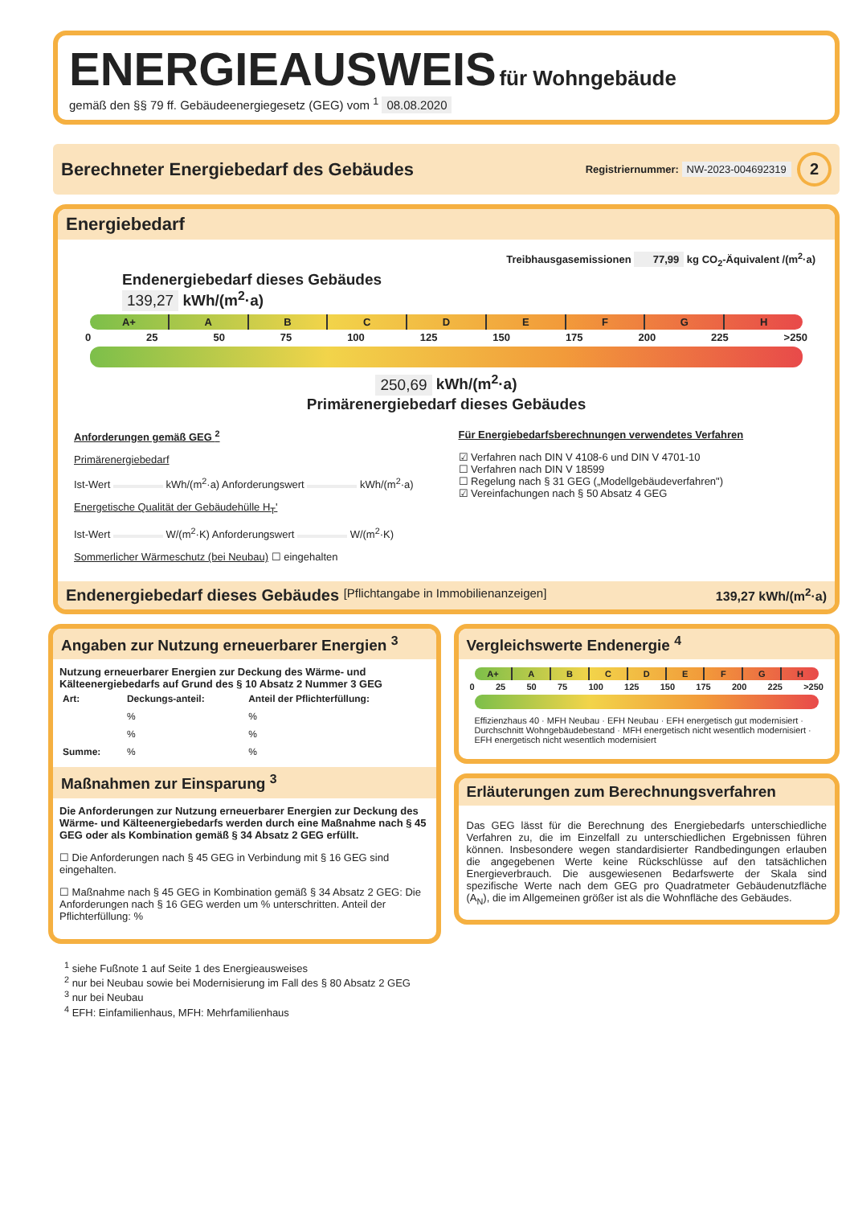ENERGIEAUSWEIS für Wohngebäude
gemäß den §§ 79 ff. Gebäudeenergiegesetz (GEG) vom <sup>1</sup> 08.08.2020
Berechneter Energiebedarf des Gebäudes Registriernummer: NW-2023-004692319 2
Energiebedarf
Treibhausgasemissionen 77,99 kg CO<sub>2</sub>-Äquivalent /(m<sup>2</sup>·a)
Endenergiebedarf dieses Gebäudes
139,27 kWh/(m<sup>2</sup>·a)
A+ ABCDEFGH
0 25 50 75 100 125 150 175 200 225 >250
250,69 kWh/(m<sup>2</sup>·a)
Primärenergiebedarf dieses Gebäudes
Anforderungen gemäß GEG <sup>2</sup>
Primärenergiebedarf
Ist-Wert kWh/(m<sup>2</sup>·a) Anforderungswert kWh/(m<sup>2</sup>·a)
Energetische Qualität der Gebäudehülle H<sub>T</sub>'
Ist-Wert W/(m<sup>2</sup>·K) Anforderungswert W/(m<sup>2</sup>·K)
Sommerlicher Wärmeschutz (bei Neubau) ☐ eingehalten
Für Energiebedarfsberechnungen verwendetes Verfahren
☑ Verfahren nach DIN V 4108-6 und DIN V 4701-10
☐ Verfahren nach DIN V 18599
☐ Regelung nach § 31 GEG („Modellgebäudeverfahren")
☑ Vereinfachungen nach § 50 Absatz 4 GEG
Endenergiebedarf dieses Gebäudes [Pflichtangabe in Immobilienanzeigen] 139,27 kWh/(m<sup>2</sup>·a)
Angaben zur Nutzung erneuerbarer Energien <sup>3</sup>
Nutzung erneuerbarer Energien zur Deckung des Wärme- und Kälteenergiebedarfs auf Grund des § 10 Absatz 2 Nummer 3 GEG
| Art: | Deckungs-anteil: | Anteil der Pflichterfüllung: |
| --- | --- | --- |
| | % | % |
| | % | % |
| Summe: | % | % |
Maßnahmen zur Einsparung <sup>3</sup>
Die Anforderungen zur Nutzung erneuerbarer Energien zur Deckung des Wärme- und Kälteenergiebedarfs werden durch eine Maßnahme nach § 45 GEG oder als Kombination gemäß § 34 Absatz 2 GEG erfüllt.
☐ Die Anforderungen nach § 45 GEG in Verbindung mit § 16 GEG sind eingehalten.
☐ Maßnahme nach § 45 GEG in Kombination gemäß § 34 Absatz 2 GEG: Die Anforderungen nach § 16 GEG werden um % unterschritten. Anteil der Pflichterfüllung: %
Vergleichswerte Endenergie <sup>4</sup>
A+ ABCDEFGH
0 25 50 75 100 125 150 175 200 225 >250
Effizienzhaus 40 · MFH Neubau · EFH Neubau · EFH energetisch gut modernisiert · Durchschnitt Wohngebäudebestand · MFH energetisch nicht wesentlich modernisiert · EFH energetisch nicht wesentlich modernisiert
Erläuterungen zum Berechnungsverfahren
Das GEG lässt für die Berechnung des Energiebedarfs unterschiedliche Verfahren zu, die im Einzelfall zu unterschiedlichen Ergebnissen führen können. Insbesondere wegen standardisierter Randbedingungen erlauben die angegebenen Werte keine Rückschlüsse auf den tatsächlichen Energieverbrauch. Die ausgewiesenen Bedarfswerte der Skala sind spezifische Werte nach dem GEG pro Quadratmeter Gebäudenutzfläche (A<sub>N</sub>), die im Allgemeinen größer ist als die Wohnfläche des Gebäudes.
<sup>1</sup> siehe Fußnote 1 auf Seite 1 des Energieausweises
<sup>2</sup> nur bei Neubau sowie bei Modernisierung im Fall des § 80 Absatz 2 GEG
<sup>3</sup> nur bei Neubau
<sup>4</sup> EFH: Einfamilienhaus, MFH: Mehrfamilienhaus